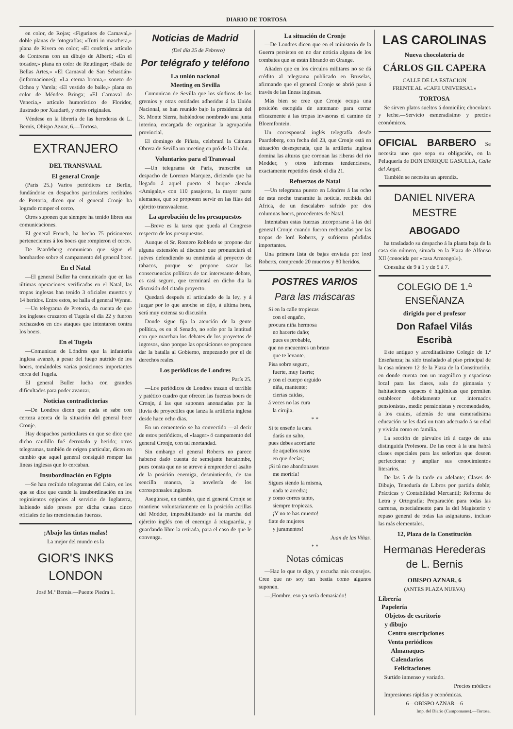DIARIO DE TORTOSA
en color, de Rojas; «Figurines de Carnaval,» doble planas de fotografías; «Tutti in maschera,» plana de Rivera en color; «El confetti,» artículo de Contreras con un dibujo de Alberti; «En el tocador,» plana en color de Reutlinger; «Baile de Bellas Artes,» «El Carnaval de San Sebastián» (informaciones); «La eterna broma,» soneto de Ochoa y Varela; «El vestido de baile,» plana en color de Méndez Bringa; «El Carnaval de Venecia,» artículo humorístico de Floridor, ilustrado por Xaudaró, y otros originales.
Véndese en la librería de las herederas de L. Bernis, Obispo Aznar, 6.—Tortosa.
EXTRANJERO
DEL TRANSVAAL
El general Cronje
(París 25.) Varios periódicos de Berlín, fundándose en despachos particulares recibidos de Pretoria, dicen que el general Cronje ha logrado romper el cerco.
Otros suponen que siempre ha tenido libres sus comunicaciones.
El general French, ha hecho 75 prisioneros pertenecientes á los boers que rompieron el cerco.
De Paardeberg comunican que sigue el bombardeo sobre el campamento del general boer.
En el Natal
—El general Buller ha comunicado que en las últimas operaciones verificadas en el Natal, las tropas inglesas han tenido 3 oficiales muertos y 14 heridos. Entre estos, se halla el general Wynne.
—Un telegrama de Pretoria, da cuenta de que los ingleses cruzaron el Tugela el día 22 y fueron rechazados en dos ataques que intentaron contra los boers.
En el Tugela
—Comunican de Lóndres que la infantería inglesa avanzó, á pesar del fuego nutrido de los boers, tomándoles varias posiciones importantes cerca del Tugela.
El general Buller lucha con grandes dificultades para poder avanzar.
Noticias contradictorias
—De Londres dicen que nada se sabe con certeza acerca de la situación del general boer Cronje.
Hay despachos particulares en que se dice que dicho caudillo fué derrotado y herido; otros telegramas, también de origen particular, dicen en cambio que aquel general consiguió romper las líneas inglesas que lo cercaban.
Insubordinación en Egipto
—Se han recibido telegramas del Cairo, en los que se dice que cunde la insubordinación en los regimientos egipcios al servicio de Inglaterra, habiendo sido presos por dicha causa cinco oficiales de las mencionadas fuerzas.
¡Abajo las tintas malas!
La mejor del mundo es la
GIOR'S INKS LONDON
José M.ª Bernis.—Puente Piedra 1.
Noticias de Madrid
(Del día 25 de Febrero)
Por telégrafo y teléfono
La unión nacional
Meeting en Sevilla
Comunican de Sevilla que los síndicos de los gremios y otras entidades adheridas á la Unión Nacional, se han reunido bajo la presidencia del Sr. Monte Sierra, habiéndose nombrado una junta interina, encargada de organizar la agrupación provincial.
El domingo de Piñata, celebrará la Cámara Obrera de Sevilla un meeting en pró de la Unión.
Voluntarios para el Transvaal
—Un telegrama de París, transcribe un despacho de Lorenzo Marquez, diciendo que ha llegado á aquel puerto el buque alemán «Amigale,» con 110 pasajeros, la mayor parte alemanes, que se proponen servir en las filas del ejército transvaalense.
La aprobación de los presupuestos
—Breve es la tarea que queda al Congreso respecto de los presupuestos.
Aunque el Sr. Romero Robledo se propone dar alguna extensión al discurso que pronunciará el juéves defendiendo su enmienda al proyecto de tabacos, porque se propone sacar las consecuencias políticas de tan interesante debate, es casi seguro, que terminará en dicho dia la discusión del citado proyecto.
Quedará después el articulado de la ley, y á juzgar por lo que anoche se dijo, á última hora, será muy extensa su discusión.
Donde sigue fija la atención de la gente política, es en el Senado, no solo por la lentitud con que marchan los debates de los proyectos de ingresos, sino porque las oposiciones se proponen dar la batalla al Gobierno, empezando por el de derechos reales.
Los periódicos de Londres
París 25.
—Los periódicos de Londres trazan el terrible y patético cuadro que ofrecen las fuerzas boers de Cronje, á las que suponen anonadadas por la lluvia de proyectiles que lanza la artillería inglesa desde hace ocho dias.
En un cementerio se ha convertido —al decir de estos periódicos, el «laager» ó campamento del general Cronje, con tal mortandad.
Sin embargo el general Roberts no parece haberse dado cuenta de semejante hecatombe, pues consta que no se atreve á emprender el asalto de la posición enemiga, desmintiendo, de tan sencilla manera, la novelería de los corresponsales ingleses.
Asegúrase, en cambio, que el general Cronje se mantiene voluntariamente en la posición acrillas del Modder, imposibilitando así la marcha del ejército inglés con el enemigo á retaguardia, y guardando libre la retirada, para el caso de que le convenga.
La situación de Cronje
—De Londres dicen que en el ministerio de la Guerra persisten en no dar noticia alguna de los combates que se están librando en Orange.
Añaden que en los círculos militares no se dá crédito al telegrama publicado en Bruselas, afirmando que el general Cronje se abrió paso á través de las líneas inglesas.
Más bien se cree que Cronje ocupa una posición escogida de antemano para cerrar eficazmente á las tropas invasoras el camino de Bloemfontein.
Un corresponsal inglés telegrafía desde Paardeberg, con fecha del 23, que Cronje está en situación desesperada, que la artillería inglesa domina las alturas que coronan las riberas del rio Modder, y otros informes tendenciosos, exactamente repetidos desde el dia 21.
Refuerzos de Natal
—Un telegrama puesto en Lóndres á las ocho de esta noche transmite la noticia, recibida del Africa, de un descalabro sufrido por dos columnas boers, procedentes de Natal.
Intentaban estas fuerzas incorporarse á las del general Cronje cuando fueron rechazadas por las tropas de lord Roberts, y sufrieron pérdidas importantes.
Una primera lista de bajas enviada por lord Roberts, comprende 20 muertos y 80 heridos.
POSTRES VARIOS
Para las máscaras
Si en la calle tropiezas
con el engaño,
procura niña hermosa
no hacerte daño;
pues es probable,
que no encuentres un brazo
que te levante.
Pisa sobre seguro,
fuerte, muy fuerte;
y con el cuerpo erguido
niña, mantente;
ciertas caidas,
á veces no las cura
la cirujia.
* *
Si te enseño la cara
darás un salto,
pues debes acordarte
de aquellos ratos
en que decías;
¡Si tú me abandonases
me moriría!
Sigues siendo la misma,
nada te arredra;
y como corres tanto,
siempre tropiezas.
¡Y no te has muerto!
fiate de mujeres
y juramentos!
Juan de las Viñas.
* *
Notas cómicas
—Haz lo que te digo, y escucha mis consejos. Cree que no soy tan bestia como algunos suponen.
—¡Hombre, eso ya sería demasiado!
LAS CAROLINAS
Nueva chocolatería de
CÁRLOS GIL CAPERA
CALLE DE LA ESTACION
FRENTE AL «CAFE UNIVERSAL»
TORTOSA
Se sirven platos sueltos á domicilio; chocolates y leche.—Servicio esmeradísimo y precios económicos.
OFICIAL BARBERO Se necesita uno que sepa su obligación, en la Peluquería de DON ENRIQUE GASULLA, Calle del Angel.
También se necesita un aprendiz.
DANIEL NIVERA MESTRE
ABOGADO
ha trasladado su despacho á la planta baja de la casa sin número, situada en la Plaza de Alfonso XII (conocida por «casa Armengol»).
Consulta: de 9 á 1 y de 5 á 7.
COLEGIO DE 1.ª ENSEÑANZA
dirigido por el profesor
Don Rafael Vilás Escribà
Este antiguo y acreditadísimo Colegio de 1.ª Enseñanza; ha sido trasladado al piso principal de la casa número 12 de la Plaza de la Constitución, en donde cuenta con un magnífico y espacioso local para las clases, sala de gimnasia y habitaciones capaces é higiénicas que permiten establecer debidamente un internados pensionistas, medio pensionistas y recomendados, á los cuales, además de una esmeradísima educación se les dará un trato adecuado á su edad y vivirán como en familia.
La sección de párvulos irá á cargo de una distinguida Profesora. De las once á la una habrá clases especiales para las señoritas que deseen perfeccionar y ampliar sus conocimientos literarios.
De las 5 de la tarde en adelante; Clases de Dibujo, Teneduría de Libros por partida doble; Prácticas y Contabilidad Mercantil; Reforma de Letra y Ortografía; Preparación para todas las carreras, especialmente para la del Magisterio y repaso general de todas las asignaturas, incluso las más elementales.
12, Plaza de la Constitución
Hermanas Herederas de L. Bernis
OBISPO AZNAR, 6
(ANTES PLAZA NUEVA)
Librería
Papelería
Objetos de escritorio
y dibujo
Centro suscripciones
Venta periódicos
Almanaques
Calendarios
Felicitaciones
Surtido inmenso y variado.
Precios módicos
Impresiones rápidas y económicas.
6—OBISPO AZNAR—6
Imp. del Diario (Campomanes).—Tortosa.